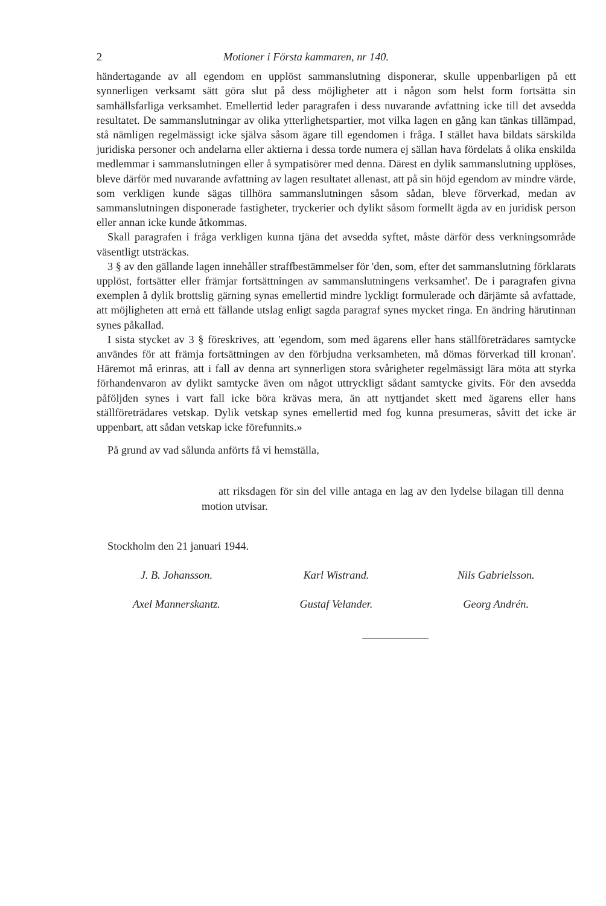2 Motioner i Första kammaren, nr 140.
händertagande av all egendom en upplöst sammanslutning disponerar, skulle uppenbarligen på ett synnerligen verksamt sätt göra slut på dess möjligheter att i någon som helst form fortsätta sin samhällsfarliga verksamhet. Emellertid leder paragrafen i dess nuvarande avfattning icke till det avsedda resultatet. De sammanslutningar av olika ytterlighetspartier, mot vilka lagen en gång kan tänkas tillämpad, stå nämligen regelmässigt icke själva såsom ägare till egendomen i fråga. I stället hava bildats särskilda juridiska personer och andelarna eller aktierna i dessa torde numera ej sällan hava fördelats å olika enskilda medlemmar i sammanslutningen eller å sympatisörer med denna. Därest en dylik sammanslutning upplöses, bleve därför med nuvarande avfattning av lagen resultatet allenast, att på sin höjd egendom av mindre värde, som verkligen kunde sägas tillhöra sammanslutningen såsom sådan, bleve förverkad, medan av sammanslutningen disponerade fastigheter, tryckerier och dylikt såsom formellt ägda av en juridisk person eller annan icke kunde åtkommas.
Skall paragrafen i fråga verkligen kunna tjäna det avsedda syftet, måste därför dess verkningsområde väsentligt utsträckas.
3 § av den gällande lagen innehåller straffbestämmelser för 'den, som, efter det sammanslutning förklarats upplöst, fortsätter eller främjar fortsättningen av sammanslutningens verksamhet'. De i paragrafen givna exemplen å dylik brottslig gärning synas emellertid mindre lyckligt formulerade och därjämte så avfattade, att möjligheten att ernå ett fällande utslag enligt sagda paragraf synes mycket ringa. En ändring härutinnan synes påkallad.
I sista stycket av 3 § föreskrives, att 'egendom, som med ägarens eller hans ställföreträdares samtycke användes för att främja fortsättningen av den förbjudna verksamheten, må dömas förverkad till kronan'. Häremot må erinras, att i fall av denna art synnerligen stora svårigheter regelmässigt lära möta att styrka förhandenvaron av dylikt samtycke även om något uttryckligt sådant samtycke givits. För den avsedda påföljden synes i vart fall icke böra krävas mera, än att nyttjandet skett med ägarens eller hans ställföreträdares vetskap. Dylik vetskap synes emellertid med fog kunna presumeras, såvitt det icke är uppenbart, att sådan vetskap icke förefunnits.»
På grund av vad sålunda anförts få vi hemställa,
att riksdagen för sin del ville antaga en lag av den lydelse bilagan till denna motion utvisar.
Stockholm den 21 januari 1944.
J. B. Johansson. Karl Wistrand. Nils Gabrielsson. Axel Mannerskantz. Gustaf Velander. Georg Andrén.